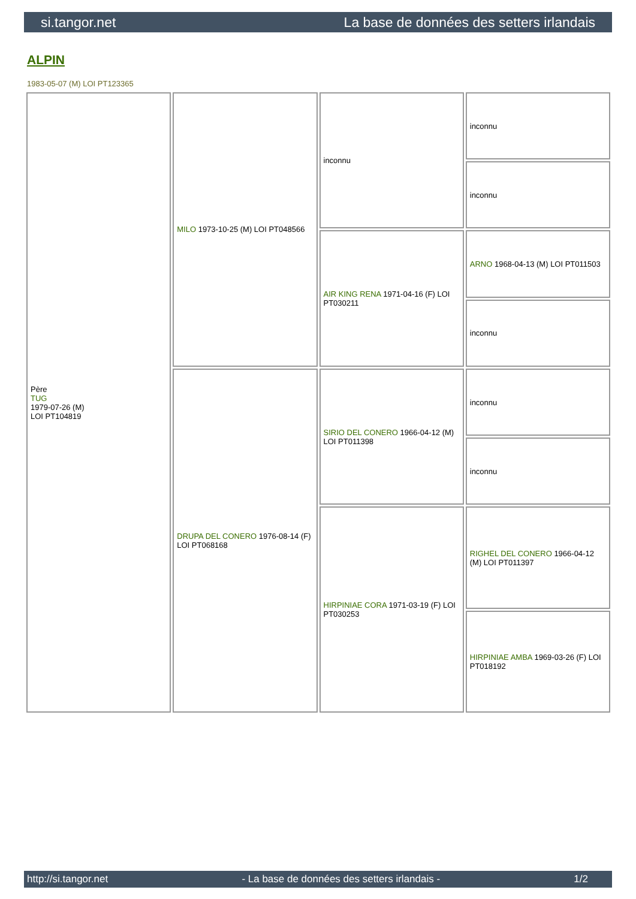si.tangor.net La base de données des setters irlandais
ALPIN
1983-05-07 (M) LOI PT123365
| Père TUG 1979-07-26 (M) LOI PT104819 | MILO 1973-10-25 (M) LOI PT048566 | inconnu | inconnu |
| | | | inconnu |
| | | AIR KING RENA 1971-04-16 (F) LOI PT030211 | ARNO 1968-04-13 (M) LOI PT011503 |
| | | | inconnu |
| | DRUPA DEL CONERO 1976-08-14 (F) LOI PT068168 | SIRIO DEL CONERO 1966-04-12 (M) LOI PT011398 | inconnu |
| | | | inconnu |
| | | HIRPINIAE CORA 1971-03-19 (F) LOI PT030253 | RIGHEL DEL CONERO 1966-04-12 (M) LOI PT011397 |
| | | | HIRPINIAE AMBA 1969-03-26 (F) LOI PT018192 |
http://si.tangor.net - La base de données des setters irlandais - 1/2